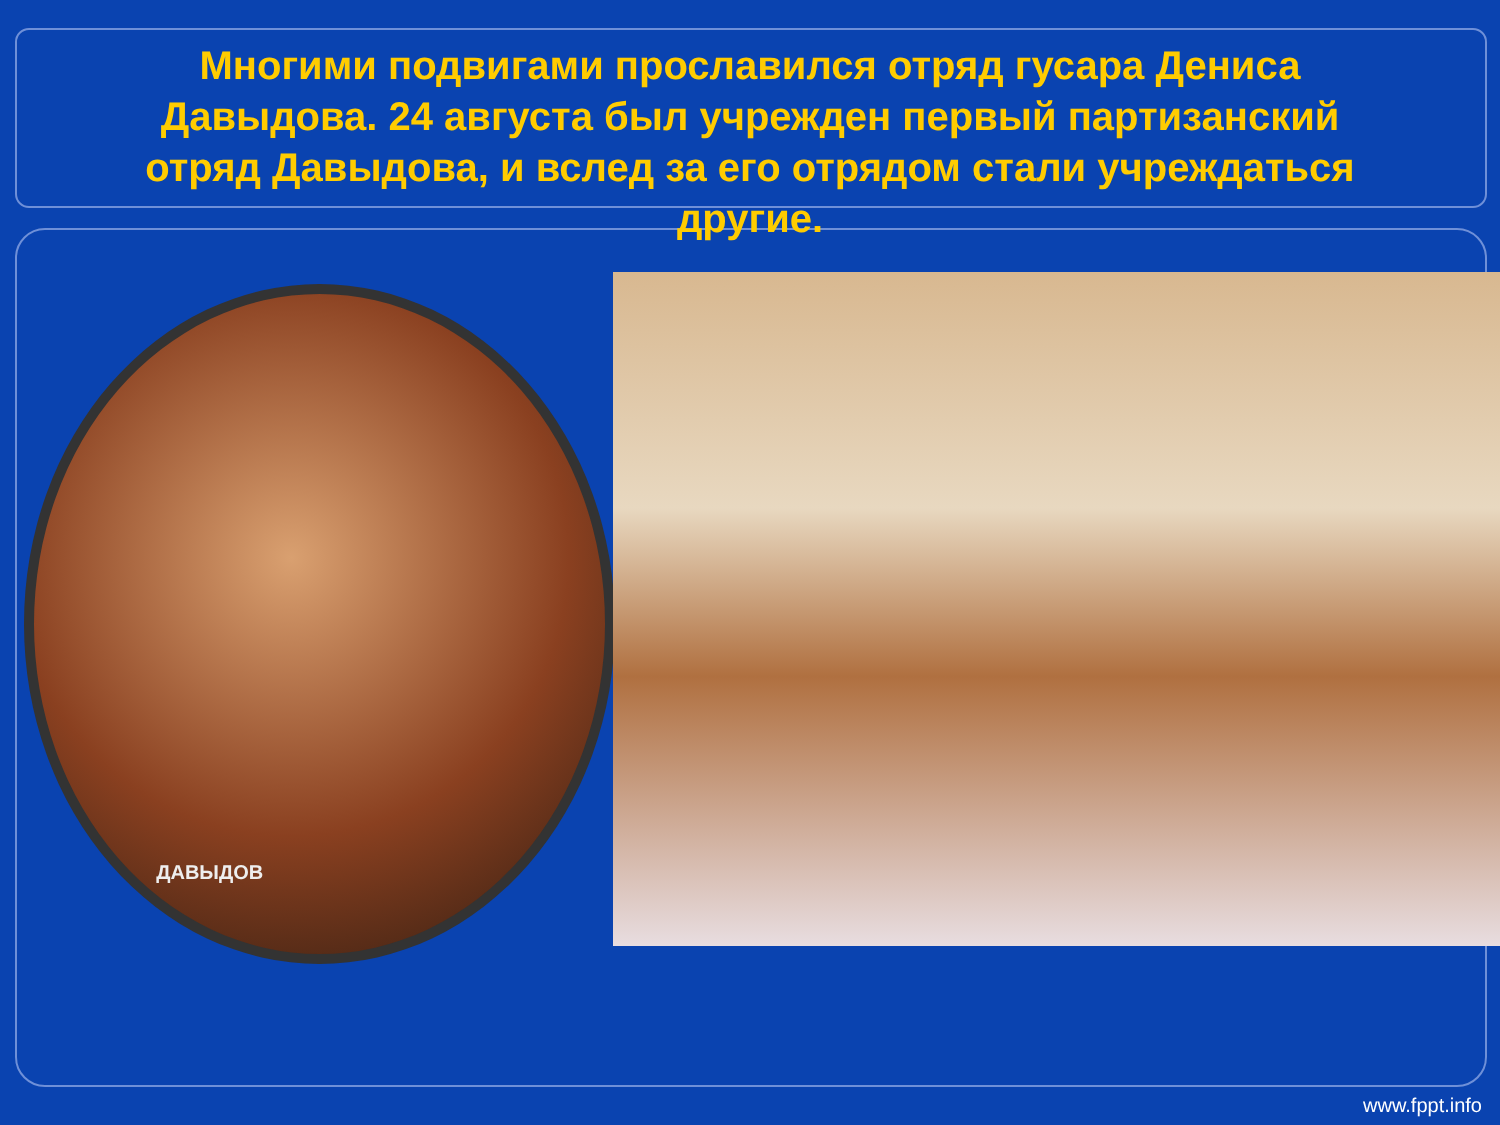Многими подвигами прославился отряд гусара Дениса Давыдова. 24 августа был учрежден первый партизанский отряд Давыдова, и вслед за его отрядом стали учреждаться другие.
ДАВЫДОВ
www.fppt.info